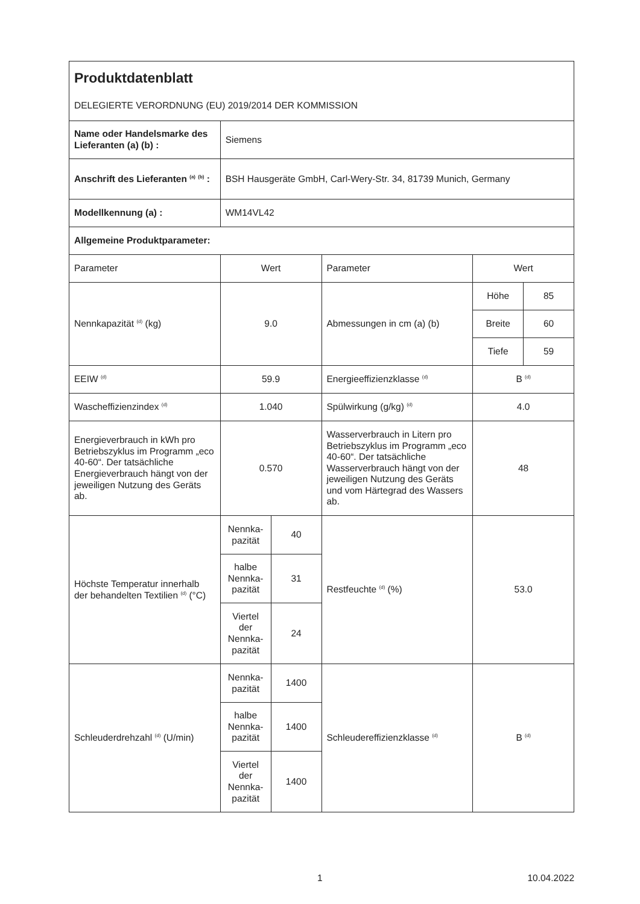| Produktdatenblatt DELEGIERTE VERORDNUNG (EU) 2019/2014 DER KOMMISSION | | | | | |
| Name oder Handelsmarke des Lieferanten (a) (b) : | Siemens | | | | |
| Anschrift des Lieferanten <sup>(a)</sup> <sup>(b)</sup> : | BSH Hausgeräte GmbH, Carl-Wery-Str. 34, 81739 Munich, Germany | | | | |
| Modellkennung (a) : | WM14VL42 | | | | |
| Allgemeine Produktparameter: | | | | | |
| Parameter | Wert | | Parameter | Wert | |
| Nennkapazität <sup>(d)</sup> (kg) | 9.0 | | Abmessungen in cm (a) (b) | Höhe | 85 |
| | | | | Breite | 60 |
| | | | | Tiefe | 59 |
| EEIW <sup>(d)</sup> | 59.9 | | Energieeffizienzklasse <sup>(d)</sup> | B <sup>(d)</sup> | |
| Wascheffizienzindex <sup>(d)</sup> | 1.040 | | Spülwirkung (g/kg) <sup>(d)</sup> | 4.0 | |
| Energieverbrauch in kWh pro Betriebszyklus im Programm „eco 40-60“. Der tatsächliche Energieverbrauch hängt von der jeweiligen Nutzung des Geräts ab. | 0.570 | | Wasserverbrauch in Litern pro Betriebszyklus im Programm „eco 40-60“. Der tatsächliche Wasserverbrauch hängt von der jeweiligen Nutzung des Geräts und vom Härtegrad des Wassers ab. | 48 | |
| Höchste Temperatur innerhalb der behandelten Textilien <sup>(d)</sup> (°C) | Nennka-pazität | 40 | Restfeuchte <sup>(d)</sup> (%) | 53.0 | |
| | halbe Nennka-pazität | 31 | | | |
| | Viertel der Nennka-pazität | 24 | | | |
| Schleuderdrehzahl <sup>(d)</sup> (U/min) | Nennka-pazität | 1400 | Schleudereffizienzklasse <sup>(d)</sup> | B <sup>(d)</sup> | |
| | halbe Nennka-pazität | 1400 | | | |
| | Viertel der Nennka-pazität | 1400 | | | |
1 10.04.2022